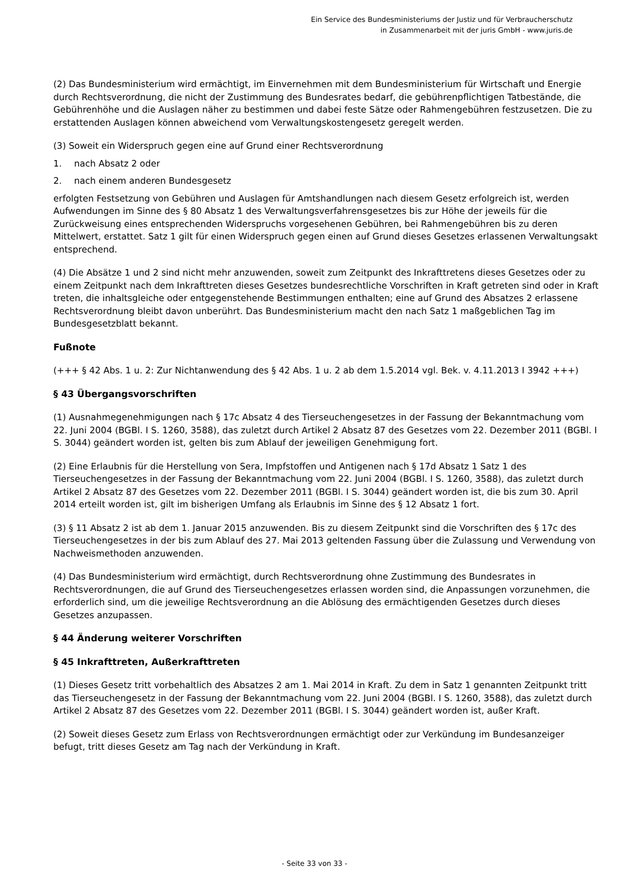Ein Service des Bundesministeriums der Justiz und für Verbraucherschutz
in Zusammenarbeit mit der juris GmbH - www.juris.de
(2) Das Bundesministerium wird ermächtigt, im Einvernehmen mit dem Bundesministerium für Wirtschaft und Energie durch Rechtsverordnung, die nicht der Zustimmung des Bundesrates bedarf, die gebührenpflichtigen Tatbestände, die Gebührenhöhe und die Auslagen näher zu bestimmen und dabei feste Sätze oder Rahmengebühren festzusetzen. Die zu erstattenden Auslagen können abweichend vom Verwaltungskostengesetz geregelt werden.
(3) Soweit ein Widerspruch gegen eine auf Grund einer Rechtsverordnung
1. nach Absatz 2 oder
2. nach einem anderen Bundesgesetz
erfolgten Festsetzung von Gebühren und Auslagen für Amtshandlungen nach diesem Gesetz erfolgreich ist, werden Aufwendungen im Sinne des § 80 Absatz 1 des Verwaltungsverfahrensgesetzes bis zur Höhe der jeweils für die Zurückweisung eines entsprechenden Widerspruchs vorgesehenen Gebühren, bei Rahmengebühren bis zu deren Mittelwert, erstattet. Satz 1 gilt für einen Widerspruch gegen einen auf Grund dieses Gesetzes erlassenen Verwaltungsakt entsprechend.
(4) Die Absätze 1 und 2 sind nicht mehr anzuwenden, soweit zum Zeitpunkt des Inkrafttretens dieses Gesetzes oder zu einem Zeitpunkt nach dem Inkrafttreten dieses Gesetzes bundesrechtliche Vorschriften in Kraft getreten sind oder in Kraft treten, die inhaltsgleiche oder entgegenstehende Bestimmungen enthalten; eine auf Grund des Absatzes 2 erlassene Rechtsverordnung bleibt davon unberührt. Das Bundesministerium macht den nach Satz 1 maßgeblichen Tag im Bundesgesetzblatt bekannt.
Fußnote
(+++ § 42 Abs. 1 u. 2: Zur Nichtanwendung des § 42 Abs. 1 u. 2 ab dem 1.5.2014 vgl. Bek. v. 4.11.2013 I 3942 +++)
§ 43 Übergangsvorschriften
(1) Ausnahmegenehmigungen nach § 17c Absatz 4 des Tierseuchengesetzes in der Fassung der Bekanntmachung vom 22. Juni 2004 (BGBl. I S. 1260, 3588), das zuletzt durch Artikel 2 Absatz 87 des Gesetzes vom 22. Dezember 2011 (BGBl. I S. 3044) geändert worden ist, gelten bis zum Ablauf der jeweiligen Genehmigung fort.
(2) Eine Erlaubnis für die Herstellung von Sera, Impfstoffen und Antigenen nach § 17d Absatz 1 Satz 1 des Tierseuchengesetzes in der Fassung der Bekanntmachung vom 22. Juni 2004 (BGBl. I S. 1260, 3588), das zuletzt durch Artikel 2 Absatz 87 des Gesetzes vom 22. Dezember 2011 (BGBl. I S. 3044) geändert worden ist, die bis zum 30. April 2014 erteilt worden ist, gilt im bisherigen Umfang als Erlaubnis im Sinne des § 12 Absatz 1 fort.
(3) § 11 Absatz 2 ist ab dem 1. Januar 2015 anzuwenden. Bis zu diesem Zeitpunkt sind die Vorschriften des § 17c des Tierseuchengesetzes in der bis zum Ablauf des 27. Mai 2013 geltenden Fassung über die Zulassung und Verwendung von Nachweismethoden anzuwenden.
(4) Das Bundesministerium wird ermächtigt, durch Rechtsverordnung ohne Zustimmung des Bundesrates in Rechtsverordnungen, die auf Grund des Tierseuchengesetzes erlassen worden sind, die Anpassungen vorzunehmen, die erforderlich sind, um die jeweilige Rechtsverordnung an die Ablösung des ermächtigenden Gesetzes durch dieses Gesetzes anzupassen.
§ 44 Änderung weiterer Vorschriften
§ 45 Inkrafttreten, Außerkrafttreten
(1) Dieses Gesetz tritt vorbehaltlich des Absatzes 2 am 1. Mai 2014 in Kraft. Zu dem in Satz 1 genannten Zeitpunkt tritt das Tierseuchengesetz in der Fassung der Bekanntmachung vom 22. Juni 2004 (BGBl. I S. 1260, 3588), das zuletzt durch Artikel 2 Absatz 87 des Gesetzes vom 22. Dezember 2011 (BGBl. I S. 3044) geändert worden ist, außer Kraft.
(2) Soweit dieses Gesetz zum Erlass von Rechtsverordnungen ermächtigt oder zur Verkündung im Bundesanzeiger befugt, tritt dieses Gesetz am Tag nach der Verkündung in Kraft.
- Seite 33 von 33 -